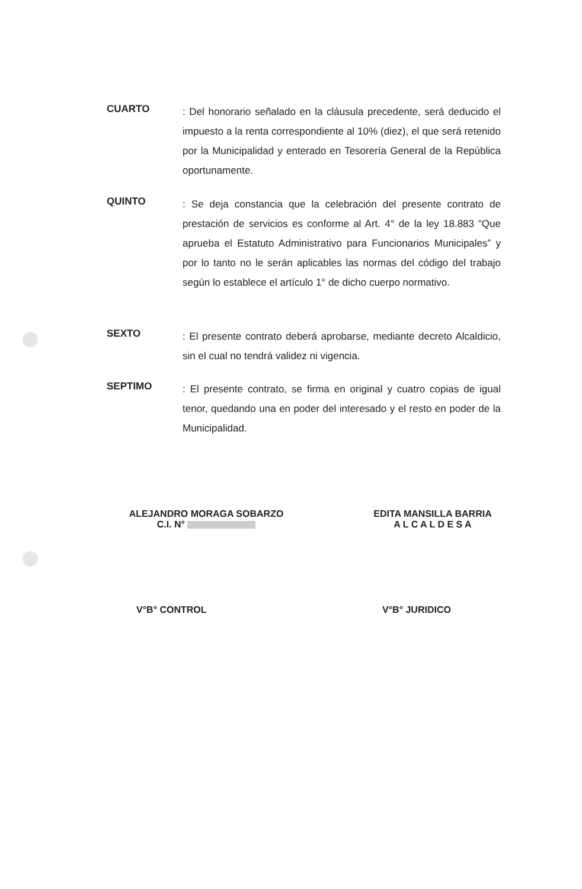CUARTO
: Del honorario señalado en la cláusula precedente, será deducido el impuesto a la renta correspondiente al 10% (diez), el que será retenido por la Municipalidad y enterado en Tesorería General de la República oportunamente.
QUINTO
: Se deja constancia que la celebración del presente contrato de prestación de servicios es conforme al Art. 4° de la ley 18.883 “Que aprueba el Estatuto Administrativo para Funcionarios Municipales” y por lo tanto no le serán aplicables las normas del código del trabajo según lo establece el artículo 1° de dicho cuerpo normativo.
SEXTO
: El presente contrato deberá aprobarse, mediante decreto Alcaldicio, sin el cual no tendrá validez ni vigencia.
SEPTIMO
: El presente contrato, se firma en original y cuatro copias de igual tenor, quedando una en poder del interesado y el resto en poder de la Municipalidad.
ALEJANDRO MORAGA SOBARZO
C.I. N°
EDITA MANSILLA BARRIA
A L C A L D E S A
V°B° CONTROL V°B° JURIDICO